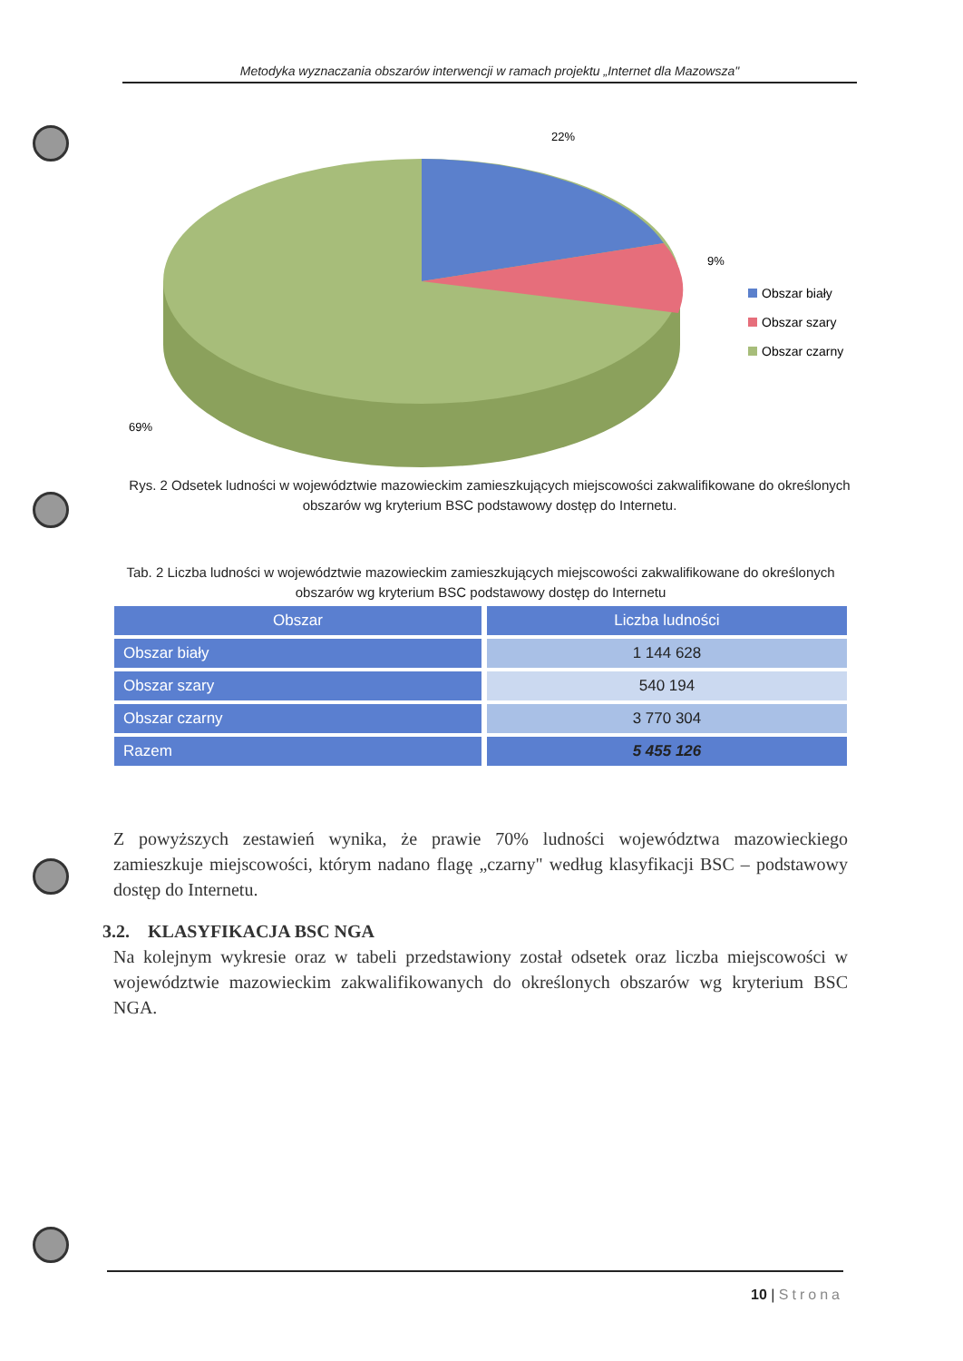Metodyka wyznaczania obszarów interwencji w ramach projektu „Internet dla Mazowsza"
22%
9%
69%
Obszar biały
Obszar szary
Obszar czarny
Rys. 2 Odsetek ludności w województwie mazowieckim zamieszkujących miejscowości zakwalifikowane do określonych obszarów wg kryterium BSC podstawowy dostęp do Internetu.
Tab. 2 Liczba ludności w województwie mazowieckim zamieszkujących miejscowości zakwalifikowane do określonych obszarów wg kryterium BSC podstawowy dostęp do Internetu
| Obszar | Liczba ludności |
| --- | --- |
| Obszar biały | 1 144 628 |
| Obszar szary | 540 194 |
| Obszar czarny | 3 770 304 |
| Razem | 5 455 126 |
Z powyższych zestawień wynika, że prawie 70% ludności województwa mazowieckiego zamieszkuje miejscowości, którym nadano flagę „czarny" według klasyfikacji BSC – podstawowy dostęp do Internetu.
3.2. KLASYFIKACJA BSC NGA
Na kolejnym wykresie oraz w tabeli przedstawiony został odsetek oraz liczba miejscowości w województwie mazowieckim zakwalifikowanych do określonych obszarów wg kryterium BSC NGA.
10 | Strona